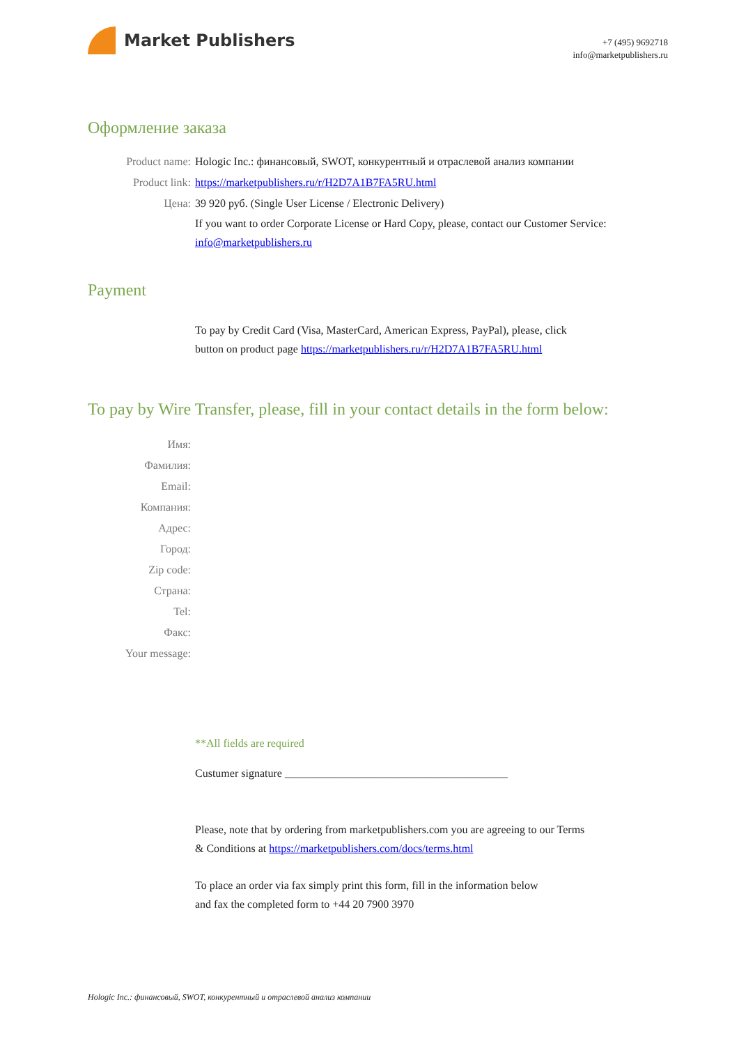Market Publishers
+7 (495) 9692718
info@marketpublishers.ru
Оформление заказа
Product name: Hologic Inc.: финансовый, SWOT, конкурентный и отраслевой анализ компании
Product link: https://marketpublishers.ru/r/H2D7A1B7FA5RU.html
Цена: 39 920 руб. (Single User License / Electronic Delivery)
If you want to order Corporate License or Hard Copy, please, contact our Customer Service:
info@marketpublishers.ru
Payment
To pay by Credit Card (Visa, MasterCard, American Express, PayPal), please, click
button on product page https://marketpublishers.ru/r/H2D7A1B7FA5RU.html
To pay by Wire Transfer, please, fill in your contact details in the form below:
Имя:
Фамилия:
Email:
Компания:
Адрес:
Город:
Zip code:
Страна:
Tel:
Факс:
Your message:
**All fields are required
Custumer signature ________________________________________
Please, note that by ordering from marketpublishers.com you are agreeing to our Terms
& Conditions at https://marketpublishers.com/docs/terms.html
To place an order via fax simply print this form, fill in the information below
and fax the completed form to +44 20 7900 3970
Hologic Inc.: финансовый, SWOT, конкурентный и отраслевой анализ компании